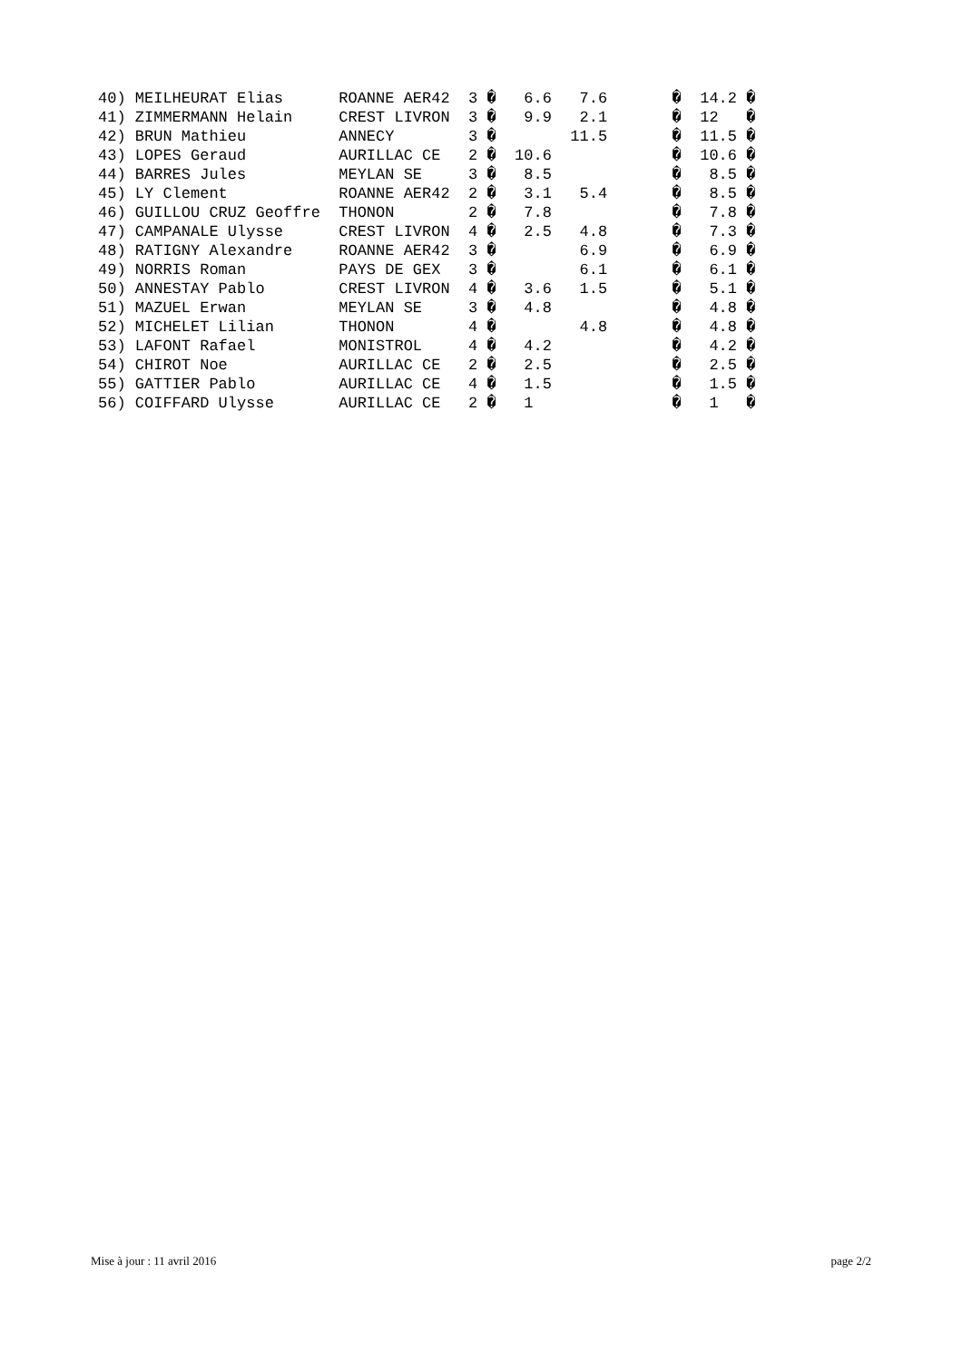| 40) MEILHEURAT Elias ROANNE AER42 3 � 6.6 7.6 � 14.2 � |
| 41) ZIMMERMANN Helain CREST LIVRON 3 � 9.9 2.1 � 12 � |
| 42) BRUN Mathieu ANNECY 3 � 11.5 � 11.5 � |
| 43) LOPES Geraud AURILLAC CE 2 � 10.6 � 10.6 � |
| 44) BARRES Jules MEYLAN SE 3 � 8.5 � 8.5 � |
| 45) LY Clement ROANNE AER42 2 � 3.1 5.4 � 8.5 � |
| 46) GUILLOU CRUZ Geoffre THONON 2 � 7.8 � 7.8 � |
| 47) CAMPANALE Ulysse CREST LIVRON 4 � 2.5 4.8 � 7.3 � |
| 48) RATIGNY Alexandre ROANNE AER42 3 � 6.9 � 6.9 � |
| 49) NORRIS Roman PAYS DE GEX 3 � 6.1 � 6.1 � |
| 50) ANNESTAY Pablo CREST LIVRON 4 � 3.6 1.5 � 5.1 � |
| 51) MAZUEL Erwan MEYLAN SE 3 � 4.8 � 4.8 � |
| 52) MICHELET Lilian THONON 4 � 4.8 � 4.8 � |
| 53) LAFONT Rafael MONISTROL 4 � 4.2 � 4.2 � |
| 54) CHIROT Noe AURILLAC CE 2 � 2.5 � 2.5 � |
| 55) GATTIER Pablo AURILLAC CE 4 � 1.5 � 1.5 � |
| 56) COIFFARD Ulysse AURILLAC CE 2 � 1 � 1 � |
Mise à jour : 11 avril 2016 page 2/2